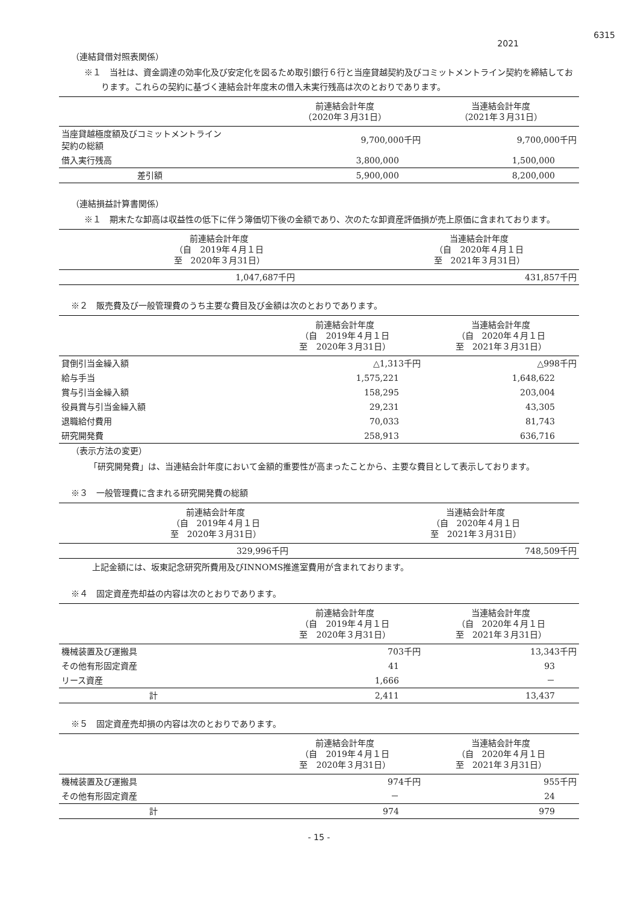6315
2021
（連結貸借対照表関係）
※１　当社は、資金調達の効率化及び安定化を図るため取引銀行６行と当座貸越契約及びコミットメントライン契約を締結しております。これらの契約に基づく連結会計年度末の借入未実行残高は次のとおりであります。
| | 前連結会計年度 （2020年３月31日） | 当連結会計年度 （2021年３月31日） |
| --- | --- | --- |
| 当座貸越極度額及びコミットメントライン 契約の総額 | 9,700,000千円 | 9,700,000千円 |
| 借入実行残高 | 3,800,000 | 1,500,000 |
| 差引額 | 5,900,000 | 8,200,000 |
（連結損益計算書関係）
※１　期末たな卸高は収益性の低下に伴う簿価切下後の金額であり、次のたな卸資産評価損が売上原価に含まれております。
| 前連結会計年度 （自 2019年４月１日 至 2020年３月31日） | 当連結会計年度 （自 2020年４月１日 至 2021年３月31日） |
| --- | --- |
| 1,047,687千円 | 431,857千円 |
※２　販売費及び一般管理費のうち主要な費目及び金額は次のとおりであります。
| | 前連結会計年度 （自 2019年４月１日 至 2020年３月31日） | 当連結会計年度 （自 2020年４月１日 至 2021年３月31日） |
| --- | --- | --- |
| 貸倒引当金繰入額 | △1,313千円 | △998千円 |
| 給与手当 | 1,575,221 | 1,648,622 |
| 賞与引当金繰入額 | 158,295 | 203,004 |
| 役員賞与引当金繰入額 | 29,231 | 43,305 |
| 退職給付費用 | 70,033 | 81,743 |
| 研究開発費 | 258,913 | 636,716 |
（表示方法の変更）
「研究開発費」は、当連結会計年度において金額的重要性が高まったことから、主要な費目として表示しております。
※３　一般管理費に含まれる研究開発費の総額
| 前連結会計年度 （自 2019年４月１日 至 2020年３月31日） | 当連結会計年度 （自 2020年４月１日 至 2021年３月31日） |
| --- | --- |
| 329,996千円 | 748,509千円 |
上記金額には、坂東記念研究所費用及びINNOMS推進室費用が含まれております。
※４　固定資産売却益の内容は次のとおりであります。
| | 前連結会計年度 （自 2019年４月１日 至 2020年３月31日） | 当連結会計年度 （自 2020年４月１日 至 2021年３月31日） |
| --- | --- | --- |
| 機械装置及び運搬具 | 703千円 | 13,343千円 |
| その他有形固定資産 | 41 | 93 |
| リース資産 | 1,666 | － |
| 計 | 2,411 | 13,437 |
※５　固定資産売却損の内容は次のとおりであります。
| | 前連結会計年度 （自 2019年４月１日 至 2020年３月31日） | 当連結会計年度 （自 2020年４月１日 至 2021年３月31日） |
| --- | --- | --- |
| 機械装置及び運搬具 | 974千円 | 955千円 |
| その他有形固定資産 | － | 24 |
| 計 | 974 | 979 |
- 15 -